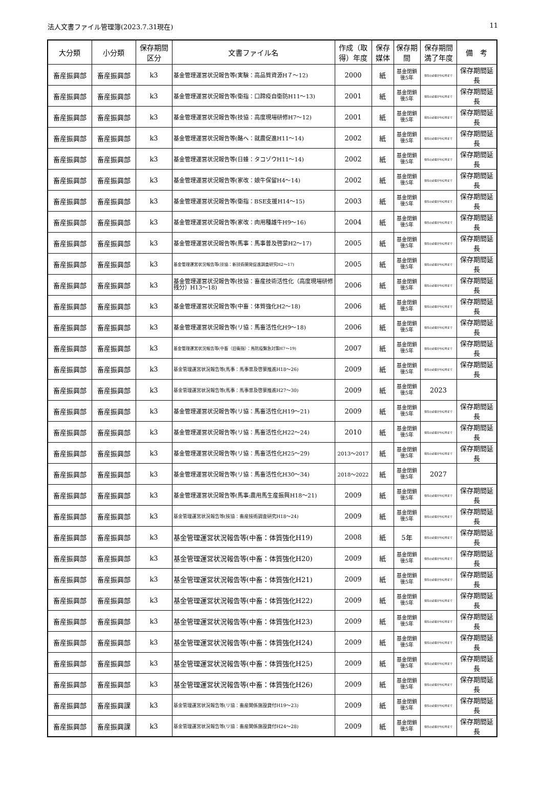法人文書ファイル管理簿(2023.7.31現在) 11
| 大分類 | 小分類 | 保存期間区分 | 文書ファイル名 | 作成（取得）年度 | 保存媒体 | 保存期間 | 保存期間満了年度 | 備 考 |
| --- | --- | --- | --- | --- | --- | --- | --- | --- |
| 畜産振興部 | 畜産振興部 | k3 | 基金管理運営状況報告等(実験：高品質資源H７～12) | 2000 | 紙 | 基金閉鎖後5年 | 保存の必要がやむ時まで | 保存期間延長 |
| 畜産振興部 | 畜産振興部 | k3 | 基金管理運営状況報告等(衛指：口蹄疫自衛防H11～13) | 2001 | 紙 | 基金閉鎖後5年 | 保存の必要がやむ時まで | 保存期間延長 |
| 畜産振興部 | 畜産振興部 | k3 | 基金管理運営状況報告等(技協：高度現場研修H7～12) | 2001 | 紙 | 基金閉鎖後5年 | 保存の必要がやむ時まで | 保存期間延長 |
| 畜産振興部 | 畜産振興部 | k3 | 基金管理運営状況報告等(酪へ：就農促進H11～14) | 2002 | 紙 | 基金閉鎖後5年 | 保存の必要がやむ時まで | 保存期間延長 |
| 畜産振興部 | 畜産振興部 | k3 | 基金管理運営状況報告等(日蜂：タコゾウH11～14) | 2002 | 紙 | 基金閉鎖後5年 | 保存の必要がやむ時まで | 保存期間延長 |
| 畜産振興部 | 畜産振興部 | k3 | 基金管理運営状況報告等(家改：娘牛保留H4～14) | 2002 | 紙 | 基金閉鎖後5年 | 保存の必要がやむ時まで | 保存期間延長 |
| 畜産振興部 | 畜産振興部 | k3 | 基金管理運営状況報告等(衛指：BSE支援H14～15) | 2003 | 紙 | 基金閉鎖後5年 | 保存の必要がやむ時まで | 保存期間延長 |
| 畜産振興部 | 畜産振興部 | k3 | 基金管理運営状況報告等(家改：肉用種雄牛H9～16) | 2004 | 紙 | 基金閉鎖後5年 | 保存の必要がやむ時まで | 保存期間延長 |
| 畜産振興部 | 畜産振興部 | k3 | 基金管理運営状況報告等(馬事：馬事普及啓蒙H2～17) | 2005 | 紙 | 基金閉鎖後5年 | 保存の必要がやむ時まで | 保存期間延長 |
| 畜産振興部 | 畜産振興部 | k3 | 基金管理運営状況報告等(技協：新技術開発促進調査研究H2～17) | 2005 | 紙 | 基金閉鎖後5年 | 保存の必要がやむ時まで | 保存期間延長 |
| 畜産振興部 | 畜産振興部 | k3 | 基金管理運営状況報告等(技協：畜産技術活性化（高度現場研修残分）H13～18) | 2006 | 紙 | 基金閉鎖後5年 | 保存の必要がやむ時まで | 保存期間延長 |
| 畜産振興部 | 畜産振興部 | k3 | 基金管理運営状況報告等(中畜：体質強化H2～18) | 2006 | 紙 | 基金閉鎖後5年 | 保存の必要がやむ時まで | 保存期間延長 |
| 畜産振興部 | 畜産振興部 | k3 | 基金管理運営状況報告等(リ協：馬畜活性化H9～18) | 2006 | 紙 | 基金閉鎖後5年 | 保存の必要がやむ時まで | 保存期間延長 |
| 畜産振興部 | 畜産振興部 | k3 | 基金管理運営状況報告等(中畜（旧衛指）：馬防疫緊急対策H7～19) | 2007 | 紙 | 基金閉鎖後5年 | 保存の必要がやむ時まで | 保存期間延長 |
| 畜産振興部 | 畜産振興部 | k3 | 基金管理運営状況報告等(馬事：馬事普及啓蒙推進H18～26) | 2009 | 紙 | 基金閉鎖後5年 | 保存の必要がやむ時まで | 保存期間延長 |
| 畜産振興部 | 畜産振興部 | k3 | 基金管理運営状況報告等(馬事：馬事普及啓蒙推進H27～30) | 2009 | 紙 | 基金閉鎖後5年 | 2023 | |
| 畜産振興部 | 畜産振興部 | k3 | 基金管理運営状況報告等(リ協：馬畜活性化H19～21) | 2009 | 紙 | 基金閉鎖後5年 | 保存の必要がやむ時まで | 保存期間延長 |
| 畜産振興部 | 畜産振興部 | k3 | 基金管理運営状況報告等(リ協：馬畜活性化H22～24) | 2010 | 紙 | 基金閉鎖後5年 | 保存の必要がやむ時まで | 保存期間延長 |
| 畜産振興部 | 畜産振興部 | k3 | 基金管理運営状況報告等(リ協：馬畜活性化H25～29) | 2013～2017 | 紙 | 基金閉鎖後5年 | 保存の必要がやむ時まで | 保存期間延長 |
| 畜産振興部 | 畜産振興部 | k3 | 基金管理運営状況報告等(リ協：馬畜活性化H30～34) | 2018～2022 | 紙 | 基金閉鎖後5年 | 2027 | |
| 畜産振興部 | 畜産振興部 | k3 | 基金管理運営状況報告等(馬事:農用馬生産振興H18～21) | 2009 | 紙 | 基金閉鎖後5年 | 保存の必要がやむ時まで | 保存期間延長 |
| 畜産振興部 | 畜産振興部 | k3 | 基金管理運営状況報告等(技協：畜産技術調査研究H18～24) | 2009 | 紙 | 基金閉鎖後5年 | 保存の必要がやむ時まで | 保存期間延長 |
| 畜産振興部 | 畜産振興部 | k3 | 基金管理運営状況報告等(中畜：体質強化H19) | 2008 | 紙 | 5年 | 保存の必要がやむ時まで | 保存期間延長 |
| 畜産振興部 | 畜産振興部 | k3 | 基金管理運営状況報告等(中畜：体質強化H20) | 2009 | 紙 | 基金閉鎖後5年 | 保存の必要がやむ時まで | 保存期間延長 |
| 畜産振興部 | 畜産振興部 | k3 | 基金管理運営状況報告等(中畜：体質強化H21) | 2009 | 紙 | 基金閉鎖後5年 | 保存の必要がやむ時まで | 保存期間延長 |
| 畜産振興部 | 畜産振興部 | k3 | 基金管理運営状況報告等(中畜：体質強化H22) | 2009 | 紙 | 基金閉鎖後5年 | 保存の必要がやむ時まで | 保存期間延長 |
| 畜産振興部 | 畜産振興部 | k3 | 基金管理運営状況報告等(中畜：体質強化H23) | 2009 | 紙 | 基金閉鎖後5年 | 保存の必要がやむ時まで | 保存期間延長 |
| 畜産振興部 | 畜産振興部 | k3 | 基金管理運営状況報告等(中畜：体質強化H24) | 2009 | 紙 | 基金閉鎖後5年 | 保存の必要がやむ時まで | 保存期間延長 |
| 畜産振興部 | 畜産振興部 | k3 | 基金管理運営状況報告等(中畜：体質強化H25) | 2009 | 紙 | 基金閉鎖後5年 | 保存の必要がやむ時まで | 保存期間延長 |
| 畜産振興部 | 畜産振興部 | k3 | 基金管理運営状況報告等(中畜：体質強化H26) | 2009 | 紙 | 基金閉鎖後5年 | 保存の必要がやむ時まで | 保存期間延長 |
| 畜産振興部 | 畜産振興課 | k3 | 基金管理運営状況報告等(リ協：畜産関係施設貸付H19～23) | 2009 | 紙 | 基金閉鎖後5年 | 保存の必要がやむ時まで | 保存期間延長 |
| 畜産振興部 | 畜産振興課 | k3 | 基金管理運営状況報告等(リ協：畜産関係施設貸付H24～28) | 2009 | 紙 | 基金閉鎖後5年 | 保存の必要がやむ時まで | 保存期間延長 |